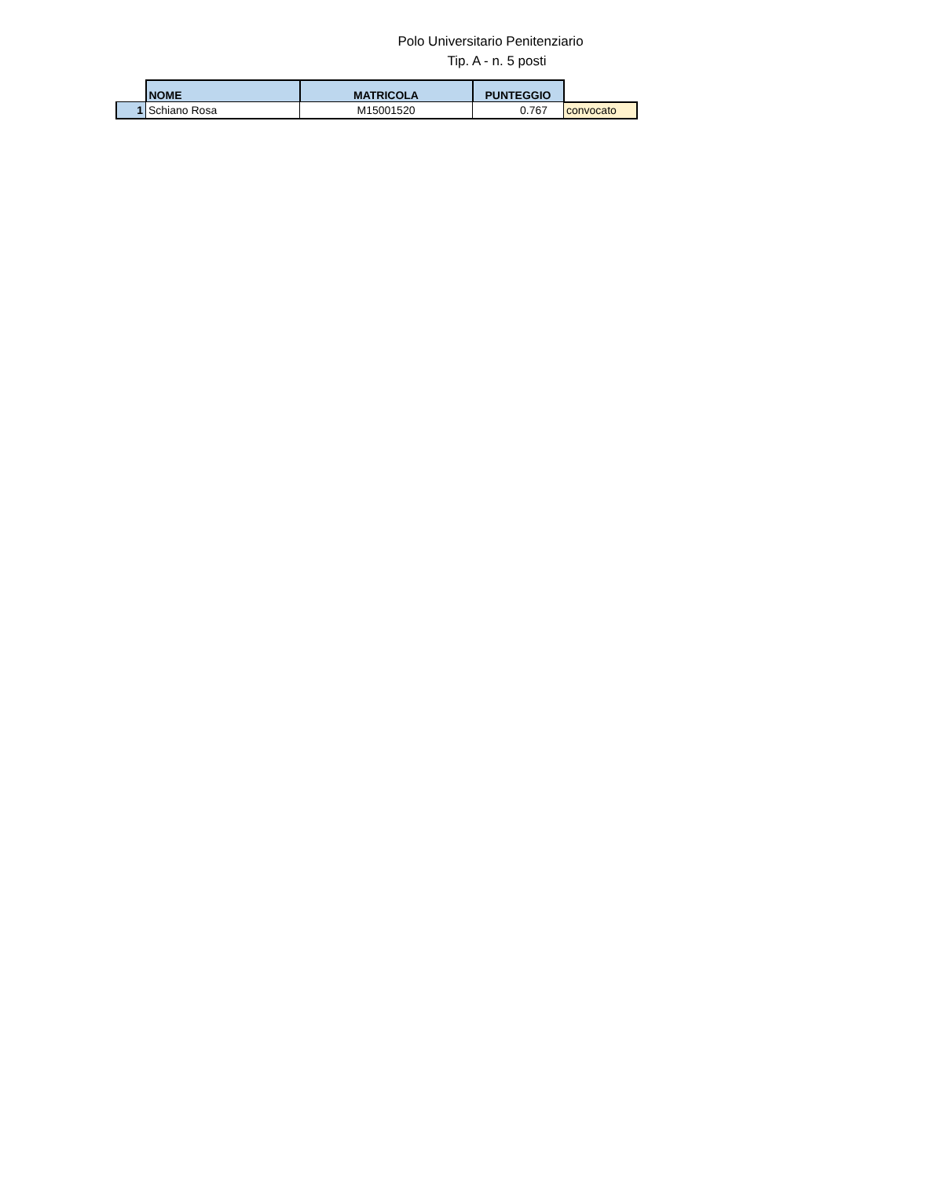Polo Universitario Penitenziario
Tip. A - n. 5 posti
| | NOME | MATRICOLA | PUNTEGGIO | |
| 1 | Schiano Rosa | M15001520 | 0.767 | convocato |